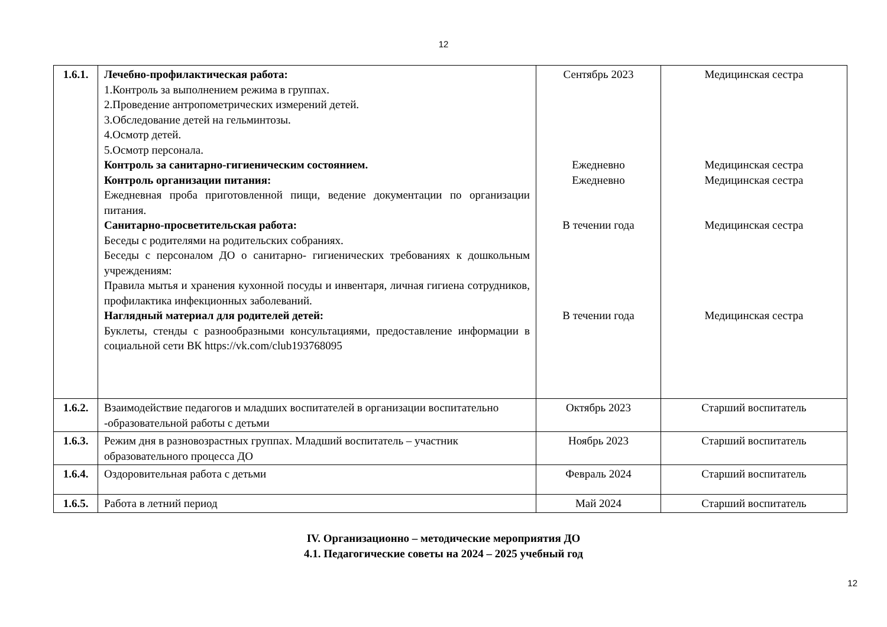12
| 1.6.1. | Лечебно-профилактическая работа: 1.Контроль за выполнением режима в группах. 2.Проведение антропометрических измерений детей. 3.Обследование детей на гельминтозы. 4.Осмотр детей. 5.Осмотр персонала. Контроль за санитарно-гигиеническим состоянием. Контроль организации питания: Ежедневная проба приготовленной пищи, ведение документации по организации питания. Санитарно-просветительская работа: Беседы с родителями на родительских собраниях. Беседы с персоналом ДО о санитарно- гигиенических требованиях к дошкольным учреждениям: Правила мытья и хранения кухонной посуды и инвентаря, личная гигиена сотрудников, профилактика инфекционных заболеваний. Наглядный материал для родителей детей: Буклеты, стенды с разнообразными консультациями, предоставление информации в социальной сети ВК https://vk.com/club193768095 | Сентябрь 2023 Ежедневно Ежедневно В течении года В течении года | Медицинская сестра Медицинская сестра Медицинская сестра Медицинская сестра Медицинская сестра |
| 1.6.2. | Взаимодействие педагогов и младших воспитателей в организации воспитательно -образовательной работы с детьми | Октябрь 2023 | Старший воспитатель |
| 1.6.3. | Режим дня в разновозрастных группах. Младший воспитатель – участник образовательного процесса ДО | Ноябрь 2023 | Старший воспитатель |
| 1.6.4. | Оздоровительная работа с детьми | Февраль 2024 | Старший воспитатель |
| 1.6.5. | Работа в летний период | Май 2024 | Старший воспитатель |
IV. Организационно – методические мероприятия ДО
4.1. Педагогические советы на 2024 – 2025 учебный год
12